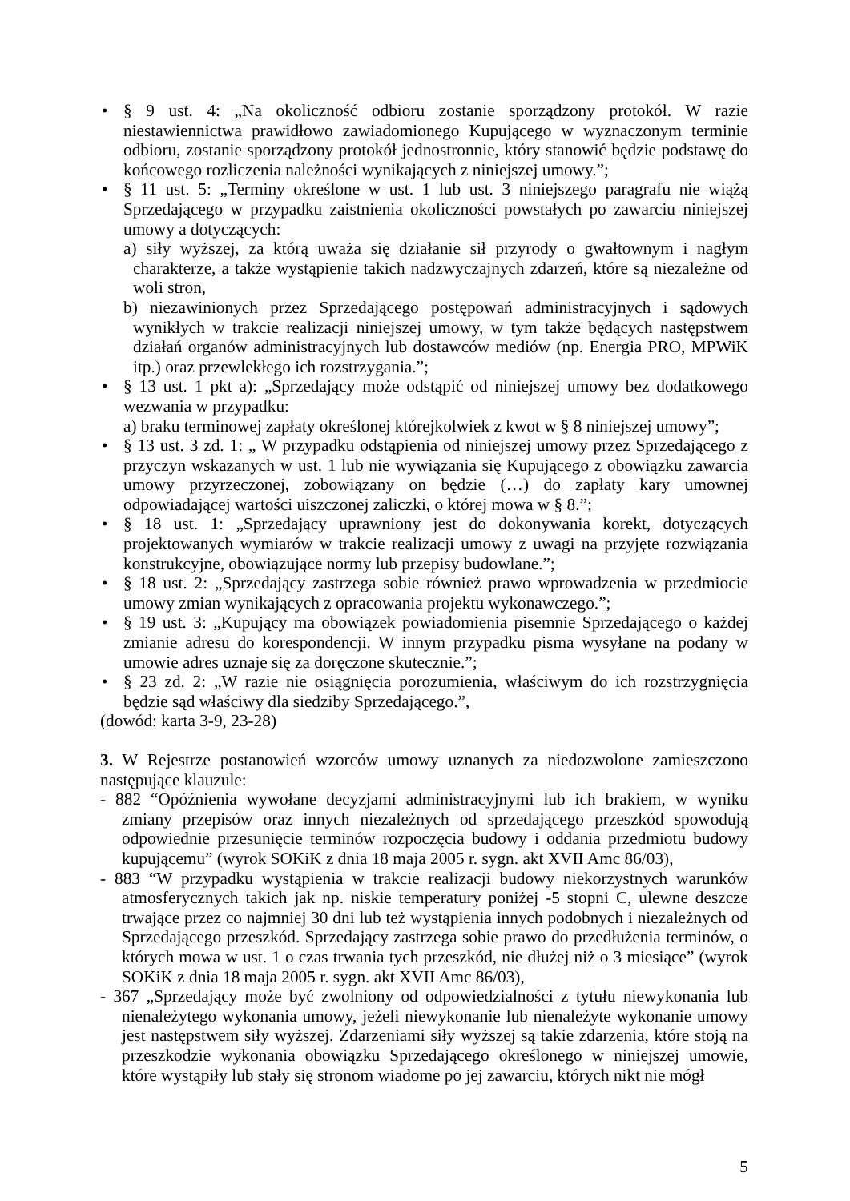• § 9 ust. 4: „Na okoliczność odbioru zostanie sporządzony protokół. W razie niestawiennictwa prawidłowo zawiadomionego Kupującego w wyznaczonym terminie odbioru, zostanie sporządzony protokół jednostronnie, który stanowić będzie podstawę do końcowego rozliczenia należności wynikających z niniejszej umowy.”;
• § 11 ust. 5: „Terminy określone w ust. 1 lub ust. 3 niniejszego paragrafu nie wiążą Sprzedającego w przypadku zaistnienia okoliczności powstałych po zawarciu niniejszej umowy a dotyczących:
a) siły wyższej, za którą uważa się działanie sił przyrody o gwałtownym i nagłym charakterze, a także wystąpienie takich nadzwyczajnych zdarzeń, które są niezależne od woli stron,
b) niezawinionych przez Sprzedającego postępowań administracyjnych i sądowych wynikłych w trakcie realizacji niniejszej umowy, w tym także będących następstwem działań organów administracyjnych lub dostawców mediów (np. Energia PRO, MPWiK itp.) oraz przewlekłego ich rozstrzygania.”;
• § 13 ust. 1 pkt a): „Sprzedający może odstąpić od niniejszej umowy bez dodatkowego wezwania w przypadku:
a) braku terminowej zapłaty określonej którejkolwiek z kwot w § 8 niniejszej umowy”;
• § 13 ust. 3 zd. 1: „ W przypadku odstąpienia od niniejszej umowy przez Sprzedającego z przyczyn wskazanych w ust. 1 lub nie wywiązania się Kupującego z obowiązku zawarcia umowy przyrzeczonej, zobowiązany on będzie (…) do zapłaty kary umownej odpowiadającej wartości uiszczonej zaliczki, o której mowa w § 8.”;
• § 18 ust. 1: „Sprzedający uprawniony jest do dokonywania korekt, dotyczących projektowanych wymiarów w trakcie realizacji umowy z uwagi na przyjęte rozwiązania konstrukcyjne, obowiązujące normy lub przepisy budowlane.”;
• § 18 ust. 2: „Sprzedający zastrzega sobie również prawo wprowadzenia w przedmiocie umowy zmian wynikających z opracowania projektu wykonawczego.”;
• § 19 ust. 3: „Kupujący ma obowiązek powiadomienia pisemnie Sprzedającego o każdej zmianie adresu do korespondencji. W innym przypadku pisma wysyłane na podany w umowie adres uznaje się za doręczone skutecznie.”;
• § 23 zd. 2: „W razie nie osiągnięcia porozumienia, właściwym do ich rozstrzygnięcia będzie sąd właściwy dla siedziby Sprzedającego.”,
(dowód: karta 3-9, 23-28)
3. W Rejestrze postanowień wzorców umowy uznanych za niedozwolone zamieszczono następujące klauzule:
- 882 “Opóźnienia wywołane decyzjami administracyjnymi lub ich brakiem, w wyniku zmiany przepisów oraz innych niezależnych od sprzedającego przeszkód spowodują odpowiednie przesunięcie terminów rozpoczęcia budowy i oddania przedmiotu budowy kupującemu” (wyrok SOKiK z dnia 18 maja 2005 r. sygn. akt XVII Amc 86/03),
- 883 “W przypadku wystąpienia w trakcie realizacji budowy niekorzystnych warunków atmosferycznych takich jak np. niskie temperatury poniżej -5 stopni C, ulewne deszcze trwające przez co najmniej 30 dni lub też wystąpienia innych podobnych i niezależnych od Sprzedającego przeszkód. Sprzedający zastrzega sobie prawo do przedłużenia terminów, o których mowa w ust. 1 o czas trwania tych przeszkód, nie dłużej niż o 3 miesiące” (wyrok SOKiK z dnia 18 maja 2005 r. sygn. akt XVII Amc 86/03),
- 367 „Sprzedający może być zwolniony od odpowiedzialności z tytułu niewykonania lub nienależytego wykonania umowy, jeżeli niewykonanie lub nienależyte wykonanie umowy jest następstwem siły wyższej. Zdarzeniami siły wyższej są takie zdarzenia, które stoją na przeszkodzie wykonania obowiązku Sprzedającego określonego w niniejszej umowie, które wystąpiły lub stały się stronom wiadome po jej zawarciu, których nikt nie mógł
5